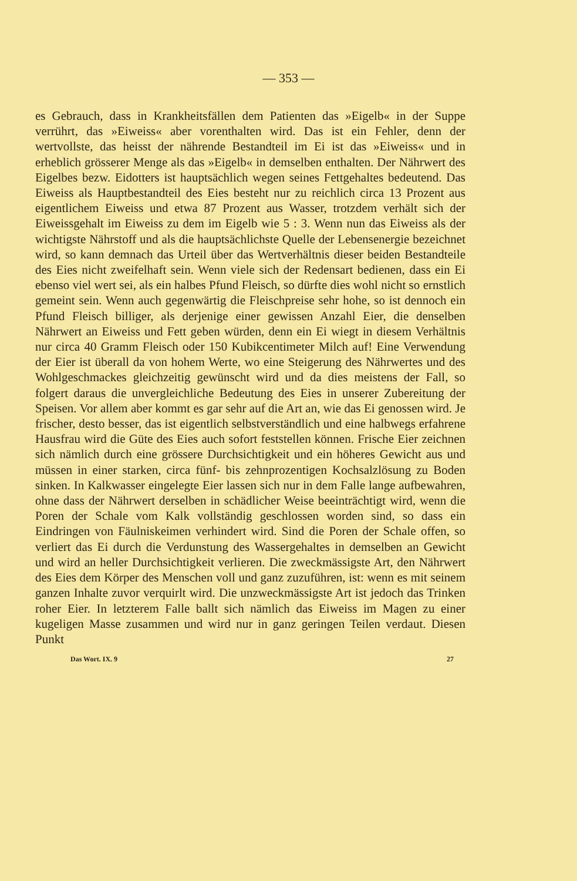— 353 —
es Gebrauch, dass in Krankheitsfällen dem Patienten das »Eigelb« in der Suppe verrührt, das »Eiweiss« aber vorenthalten wird. Das ist ein Fehler, denn der wertvollste, das heisst der nährende Bestandteil im Ei ist das »Eiweiss« und in erheblich grösserer Menge als das »Eigelb« in demselben enthalten. Der Nährwert des Eigelbes bezw. Eidotters ist hauptsächlich wegen seines Fettgehaltes bedeutend. Das Eiweiss als Hauptbestandteil des Eies besteht nur zu reichlich circa 13 Prozent aus eigentlichem Eiweiss und etwa 87 Prozent aus Wasser, trotzdem verhält sich der Eiweissgehalt im Eiweiss zu dem im Eigelb wie 5 : 3. Wenn nun das Eiweiss als der wichtigste Nährstoff und als die hauptsächlichste Quelle der Lebensenergie bezeichnet wird, so kann demnach das Urteil über das Wertverhältnis dieser beiden Bestandteile des Eies nicht zweifelhaft sein. Wenn viele sich der Redensart bedienen, dass ein Ei ebenso viel wert sei, als ein halbes Pfund Fleisch, so dürfte dies wohl nicht so ernstlich gemeint sein. Wenn auch gegenwärtig die Fleischpreise sehr hohe, so ist dennoch ein Pfund Fleisch billiger, als derjenige einer gewissen Anzahl Eier, die denselben Nährwert an Eiweiss und Fett geben würden, denn ein Ei wiegt in diesem Verhältnis nur circa 40 Gramm Fleisch oder 150 Kubikcentimeter Milch auf! Eine Verwendung der Eier ist überall da von hohem Werte, wo eine Steigerung des Nährwertes und des Wohlgeschmackes gleichzeitig gewünscht wird und da dies meistens der Fall, so folgert daraus die unvergleichliche Bedeutung des Eies in unserer Zubereitung der Speisen. Vor allem aber kommt es gar sehr auf die Art an, wie das Ei genossen wird. Je frischer, desto besser, das ist eigentlich selbstverständlich und eine halbwegs erfahrene Hausfrau wird die Güte des Eies auch sofort feststellen können. Frische Eier zeichnen sich nämlich durch eine grössere Durchsichtigkeit und ein höheres Gewicht aus und müssen in einer starken, circa fünf- bis zehnprozentigen Kochsalzlösung zu Boden sinken. In Kalkwasser eingelegte Eier lassen sich nur in dem Falle lange aufbewahren, ohne dass der Nährwert derselben in schädlicher Weise beeinträchtigt wird, wenn die Poren der Schale vom Kalk vollständig geschlossen worden sind, so dass ein Eindringen von Fäulniskeimen verhindert wird. Sind die Poren der Schale offen, so verliert das Ei durch die Verdunstung des Wassergehaltes in demselben an Gewicht und wird an heller Durchsichtigkeit verlieren. Die zweckmässigste Art, den Nährwert des Eies dem Körper des Menschen voll und ganz zuzuführen, ist: wenn es mit seinem ganzen Inhalte zuvor verquirlt wird. Die unzweckmässigste Art ist jedoch das Trinken roher Eier. In letzterem Falle ballt sich nämlich das Eiweiss im Magen zu einer kugeligen Masse zusammen und wird nur in ganz geringen Teilen verdaut. Diesen Punkt
Das Wort. IX. 9 27